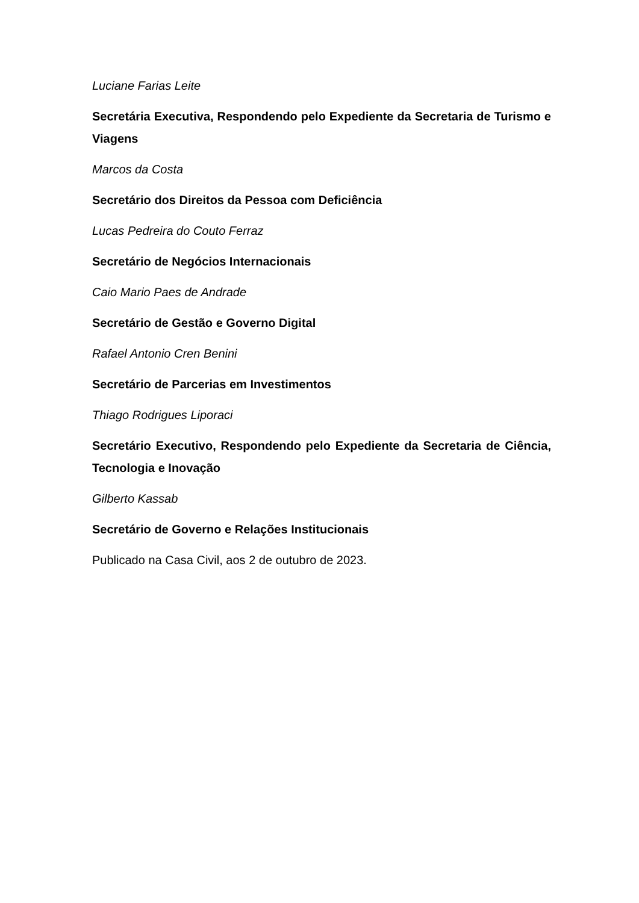Luciane Farias Leite
Secretária Executiva, Respondendo pelo Expediente da Secretaria de Turismo e Viagens
Marcos da Costa
Secretário dos Direitos da Pessoa com Deficiência
Lucas Pedreira do Couto Ferraz
Secretário de Negócios Internacionais
Caio Mario Paes de Andrade
Secretário de Gestão e Governo Digital
Rafael Antonio Cren Benini
Secretário de Parcerias em Investimentos
Thiago Rodrigues Liporaci
Secretário Executivo, Respondendo pelo Expediente da Secretaria de Ciência, Tecnologia e Inovação
Gilberto Kassab
Secretário de Governo e Relações Institucionais
Publicado na Casa Civil, aos 2 de outubro de 2023.